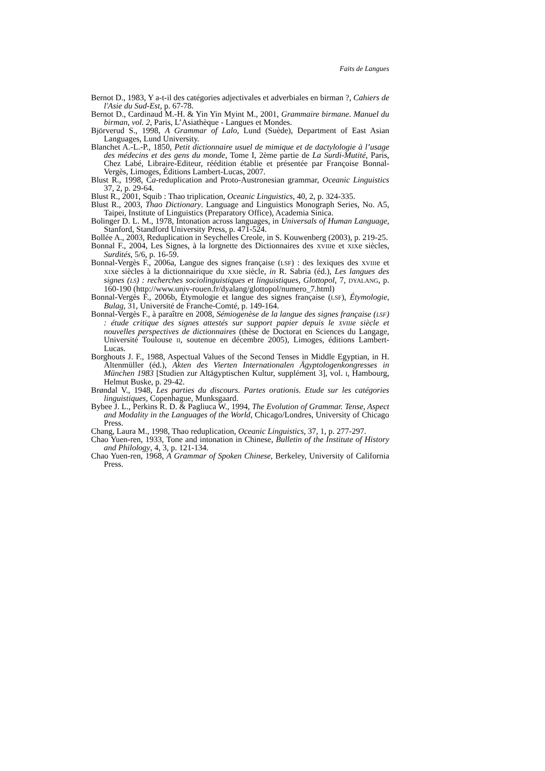Faits de Langues
Bernot D., 1983, Y a-t-il des catégories adjectivales et adverbiales en birman ?, Cahiers de l'Asie du Sud-Est, p. 67-78.
Bernot D., Cardinaud M.-H. & Yin Yin Myint M., 2001, Grammaire birmane. Manuel du birman, vol. 2, Paris, L’Asiathèque - Langues et Mondes.
Björverud S., 1998, A Grammar of Lalo, Lund (Suède), Department of East Asian Languages, Lund University.
Blanchet A.-L.-P., 1850, Petit dictionnaire usuel de mimique et de dactylologie à l’usage des médecins et des gens du monde, Tome I, 2ème partie de La Surdi-Mutité, Paris, Chez Labé, Libraire-Editeur, réédition établie et présentée par Françoise Bonnal-Vergès, Limoges, Éditions Lambert-Lucas, 2007.
Blust R., 1998, Ca-reduplication and Proto-Austronesian grammar, Oceanic Linguistics 37, 2, p. 29-64.
Blust R., 2001, Squib : Thao triplication, Oceanic Linguistics, 40, 2, p. 324-335.
Blust R., 2003, Thao Dictionary. Language and Linguistics Monograph Series, No. A5, Taipei, Institute of Linguistics (Preparatory Office), Academia Sinica.
Bolinger D. L. M., 1978, Intonation across languages, in Universals of Human Language, Stanford, Standford University Press, p. 471-524.
Bollée A., 2003, Reduplication in Seychelles Creole, in S. Kouwenberg (2003), p. 219-25.
Bonnal F., 2004, Les Signes, à la lorgnette des Dictionnaires des XVIIIe et XIXe siècles, Surdités, 5/6, p. 16-59.
Bonnal-Vergès F., 2006a, Langue des signes française (LSF) : des lexiques des XVIIIe et XIXe siècles à la dictionnairique du XXIe siècle, in R. Sabria (éd.), Les langues des signes (LS) : recherches sociolinguistiques et linguistiques, Glottopol, 7, DYALANG, p. 160-190 (http://www.univ-rouen.fr/dyalang/glottopol/numero_7.html)
Bonnal-Vergès F., 2006b, Étymologie et langue des signes française (LSF), Étymologie, Bulag, 31, Université de Franche-Comté, p. 149-164.
Bonnal-Vergès F., à paraître en 2008, Sémiogenèse de la langue des signes française (LSF) : étude critique des signes attestés sur support papier depuis le XVIIIe siècle et nouvelles perspectives de dictionnaires (thèse de Doctorat en Sciences du Langage, Université Toulouse II, soutenue en décembre 2005), Limoges, éditions Lambert-Lucas.
Borghouts J. F., 1988, Aspectual Values of the Second Tenses in Middle Egyptian, in H. Altenmüller (éd.), Akten des Vierten Internationalen Ägyptologenkongresses in München 1983 [Studien zur Altägyptischen Kultur, supplément 3], vol. I, Hambourg, Helmut Buske, p. 29-42.
Brøndal V., 1948, Les parties du discours. Partes orationis. Etude sur les catégories linguistiques, Copenhague, Munksgaard.
Bybee J. L., Perkins R. D. & Pagliuca W., 1994, The Evolution of Grammar. Tense, Aspect and Modality in the Languages of the World, Chicago/Londres, University of Chicago Press.
Chang, Laura M., 1998, Thao reduplication, Oceanic Linguistics, 37, 1, p. 277-297.
Chao Yuen-ren, 1933, Tone and intonation in Chinese, Bulletin of the Institute of History and Philology, 4, 3, p. 121-134.
Chao Yuen-ren, 1968, A Grammar of Spoken Chinese, Berkeley, University of California Press.